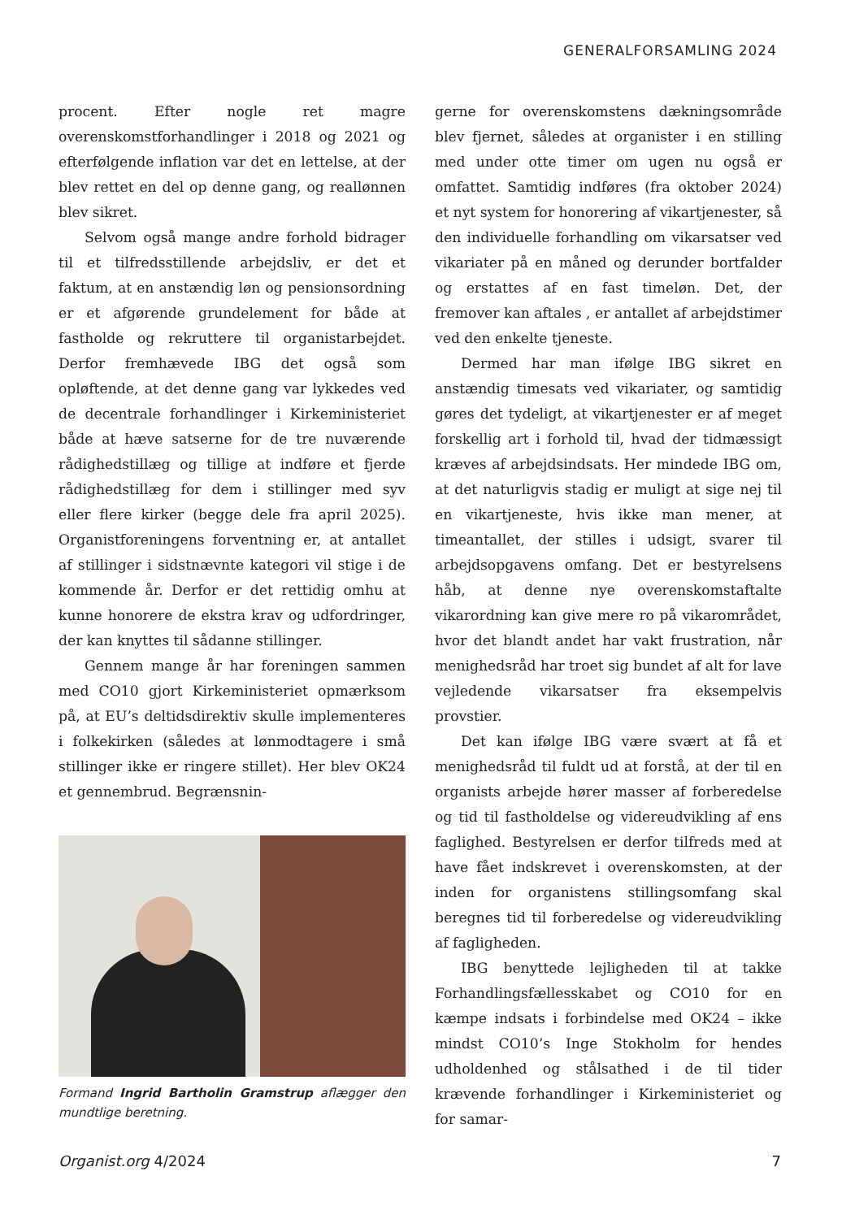GENERALFORSAMLING 2024
procent. Efter nogle ret magre overenskomstforhandlinger i 2018 og 2021 og efterfølgende inflation var det en lettelse, at der blev rettet en del op denne gang, og reallønnen blev sikret.
Selvom også mange andre forhold bidrager til et tilfredsstillende arbejdsliv, er det et faktum, at en anstændig løn og pensionsordning er et afgørende grundelement for både at fastholde og rekruttere til organistarbejdet. Derfor fremhævede IBG det også som opløftende, at det denne gang var lykkedes ved de decentrale forhandlinger i Kirkeministeriet både at hæve satserne for de tre nuværende rådighedstillæg og tillige at indføre et fjerde rådighedstillæg for dem i stillinger med syv eller flere kirker (begge dele fra april 2025). Organistforeningens forventning er, at antallet af stillinger i sidstnævnte kategori vil stige i de kommende år. Derfor er det rettidig omhu at kunne honorere de ekstra krav og udfordringer, der kan knyttes til sådanne stillinger.
Gennem mange år har foreningen sammen med CO10 gjort Kirkeministeriet opmærksom på, at EU’s deltidsdirektiv skulle implementeres i folkekirken (således at lønmodtagere i små stillinger ikke er ringere stillet). Her blev OK24 et gennembrud. Begrænsnin-
Formand Ingrid Bartholin Gramstrup aflægger den mundtlige beretning.
gerne for overenskomstens dækningsområde blev fjernet, således at organister i en stilling med under otte timer om ugen nu også er omfattet. Samtidig indføres (fra oktober 2024) et nyt system for honorering af vikartjenester, så den individuelle forhandling om vikarsatser ved vikariater på en måned og derunder bortfalder og erstattes af en fast timeløn. Det, der fremover kan aftales , er antallet af arbejdstimer ved den enkelte tjeneste.
Dermed har man ifølge IBG sikret en anstændig timesats ved vikariater, og samtidig gøres det tydeligt, at vikartjenester er af meget forskellig art i forhold til, hvad der tidmæssigt kræves af arbejdsindsats. Her mindede IBG om, at det naturligvis stadig er muligt at sige nej til en vikartjeneste, hvis ikke man mener, at timeantallet, der stilles i udsigt, svarer til arbejdsopgavens omfang. Det er bestyrelsens håb, at denne nye overenskomstaftalte vikarordning kan give mere ro på vikarområdet, hvor det blandt andet har vakt frustration, når menighedsråd har troet sig bundet af alt for lave vejledende vikarsatser fra eksempelvis provstier.
Det kan ifølge IBG være svært at få et menighedsråd til fuldt ud at forstå, at der til en organists arbejde hører masser af forberedelse og tid til fastholdelse og videreudvikling af ens faglighed. Bestyrelsen er derfor tilfreds med at have fået indskrevet i overenskomsten, at der inden for organistens stillingsomfang skal beregnes tid til forberedelse og videreudvikling af fagligheden.
IBG benyttede lejligheden til at takke Forhandlingsfællesskabet og CO10 for en kæmpe indsats i forbindelse med OK24 – ikke mindst CO10’s Inge Stokholm for hendes udholdenhed og stålsathed i de til tider krævende forhandlinger i Kirkeministeriet og for samar-
Organist.org 4/2024 7